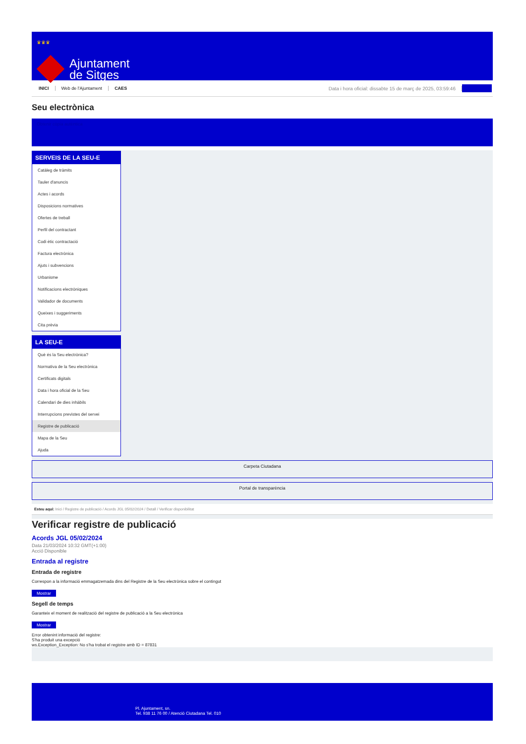♛♛♛
Ajuntament
de Sitges
INICI Web de l'Ajuntament CAES Data i hora oficial: dissabte 15 de març de 2025, 03:59:46
Seu electrònica
Obtenir còpia autèntica
SERVEIS DE LA SEU-E
Catàleg de tràmits
Tauler d'anuncis
Actes i acords
Disposicions normatives
Ofertes de treball
Perfil del contractant
Codi ètic contractació
Factura electrònica
Ajuts i subvencions
Urbanisme
Notificacions electròniques
Validador de documents
Queixes i suggeriments
Cita prèvia
LA SEU-E
Què és la Seu electrònica?
Normativa de la Seu electrònica
Certificats digitals
Data i hora oficial de la Seu
Calendari de dies inhàbils
Interrupcions previstes del servei
Registre de publicació
Mapa de la Seu
Ajuda
Carpeta Ciutadana
Portal de transparència
Esteu aquí: Inici / Registre de publicació / Acords JGL 05/02/2024 / Detall / Verificar disponibilitat
Verificar registre de publicació
Acords JGL 05/02/2024
Data 21/03/2024 10:32 GMT(+1:00)
Acció Disponible
Entrada al registre
Entrada de registre
Correspon a la informació emmagatzemada dins del Registre de la Seu electrònica sobre el contingut
Mostrar
Segell de temps
Garanteix el moment de realització del registre de publicació a la Seu electrònica
Mostrar
Error obtenint informació del registre:
S'ha produit una excepció
ws.Exception_Exception: No s'ha trobat el registre amb ID = 87831
Pl. Ajuntament, sn.
Tel. 938 11 76 00 / Atenció Ciutadana Tel. 010